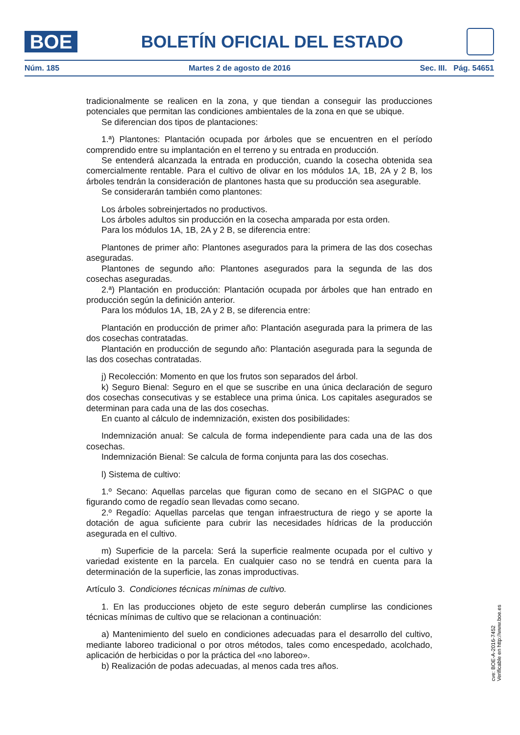BOE
BOLETÍN OFICIAL DEL ESTADO
Núm. 185 Martes 2 de agosto de 2016 Sec. III. Pág. 54651
tradicionalmente se realicen en la zona, y que tiendan a conseguir las producciones potenciales que permitan las condiciones ambientales de la zona en que se ubique.
Se diferencian dos tipos de plantaciones:
1.ª) Plantones: Plantación ocupada por árboles que se encuentren en el período comprendido entre su implantación en el terreno y su entrada en producción.
Se entenderá alcanzada la entrada en producción, cuando la cosecha obtenida sea comercialmente rentable. Para el cultivo de olivar en los módulos 1A, 1B, 2A y 2 B, los árboles tendrán la consideración de plantones hasta que su producción sea asegurable.
Se considerarán también como plantones:
Los árboles sobreinjertados no productivos.
Los árboles adultos sin producción en la cosecha amparada por esta orden.
Para los módulos 1A, 1B, 2A y 2 B, se diferencia entre:
Plantones de primer año: Plantones asegurados para la primera de las dos cosechas aseguradas.
Plantones de segundo año: Plantones asegurados para la segunda de las dos cosechas aseguradas.
2.ª) Plantación en producción: Plantación ocupada por árboles que han entrado en producción según la definición anterior.
Para los módulos 1A, 1B, 2A y 2 B, se diferencia entre:
Plantación en producción de primer año: Plantación asegurada para la primera de las dos cosechas contratadas.
Plantación en producción de segundo año: Plantación asegurada para la segunda de las dos cosechas contratadas.
j) Recolección: Momento en que los frutos son separados del árbol.
k) Seguro Bienal: Seguro en el que se suscribe en una única declaración de seguro dos cosechas consecutivas y se establece una prima única. Los capitales asegurados se determinan para cada una de las dos cosechas.
En cuanto al cálculo de indemnización, existen dos posibilidades:
Indemnización anual: Se calcula de forma independiente para cada una de las dos cosechas.
Indemnización Bienal: Se calcula de forma conjunta para las dos cosechas.
l) Sistema de cultivo:
1.º Secano: Aquellas parcelas que figuran como de secano en el SIGPAC o que figurando como de regadío sean llevadas como secano.
2.º Regadío: Aquellas parcelas que tengan infraestructura de riego y se aporte la dotación de agua suficiente para cubrir las necesidades hídricas de la producción asegurada en el cultivo.
m) Superficie de la parcela: Será la superficie realmente ocupada por el cultivo y variedad existente en la parcela. En cualquier caso no se tendrá en cuenta para la determinación de la superficie, las zonas improductivas.
Artículo 3. Condiciones técnicas mínimas de cultivo.
1. En las producciones objeto de este seguro deberán cumplirse las condiciones técnicas mínimas de cultivo que se relacionan a continuación:
a) Mantenimiento del suelo en condiciones adecuadas para el desarrollo del cultivo, mediante laboreo tradicional o por otros métodos, tales como encespedado, acolchado, aplicación de herbicidas o por la práctica del «no laboreo».
b) Realización de podas adecuadas, al menos cada tres años.
cve: BOE-A-2016-7452
Verificable en http://www.boe.es